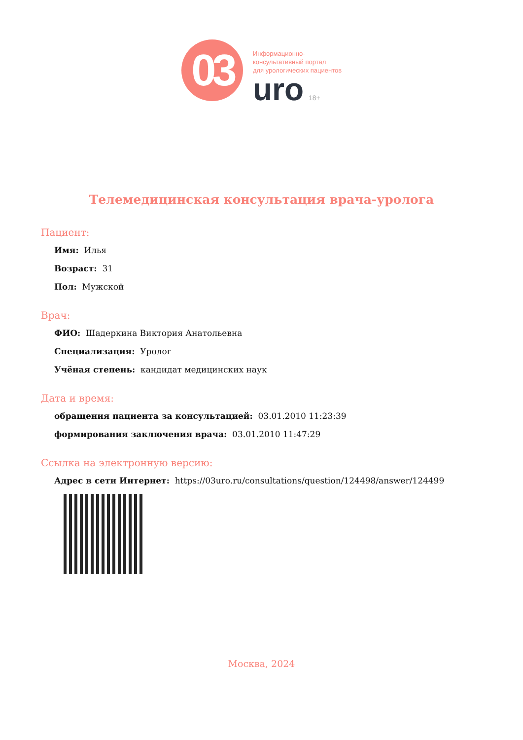03
Информационно-
консультативный портал
для урологических пациентов
uro 18+
Телемедицинская консультация врача-уролога
Пациент:
Имя: Илья
Возраст: 31
Пол: Мужской
Врач:
ФИО: Шадеркина Виктория Анатольевна
Специализация: Уролог
Учёная степень: кандидат медицинских наук
Дата и время:
обращения пациента за консультацией: 03.01.2010 11:23:39
формирования заключения врача: 03.01.2010 11:47:29
Ссылка на электронную версию:
Адрес в сети Интернет: https://03uro.ru/consultations/question/124498/answer/124499
Москва, 2024